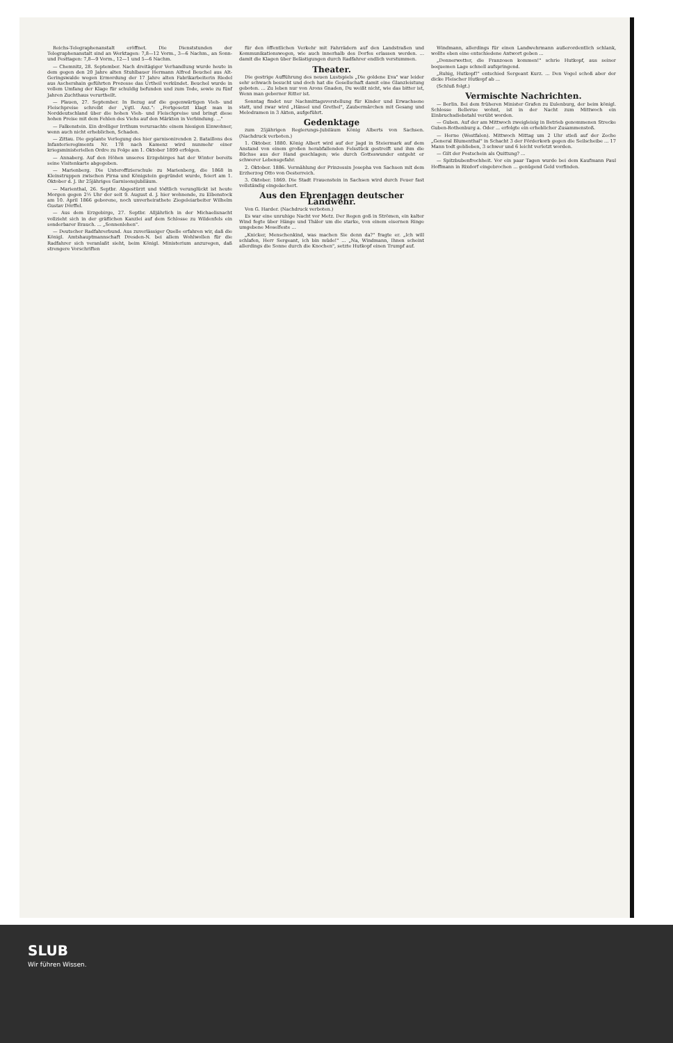Reichs-Telegraphenanstalt eröffnet. Die Dienststunden der Telegraphenanstalt sind an Werktagen: 7,8—12 Vorm., 3—6 Nachm., an Sonn- und Festtagen: 7,8—9 Vorm., 12—1 und 5—6 Nachm.
— Chemnitz, 28. September. Nach dreitägiger Verhandlung wurde heute in dem gegen den 20 Jahre alten Stuhlbauer Hermann Alfred Beuchel aus Alt-Geringswalde wegen Ermordung der 17 Jahre alten Fabrikarbeiterin Riedel aus Aschershain geführten Prozesse das Urtheil verkündet. Beuchel wurde in vollem Umfang der Klage für schuldig befunden und zum Tode, sowie zu fünf Jahren Zuchthaus verurtheilt.
— Plauen, 27. September. In Bezug auf die gegenwärtigen Vieh- und Fleischpreise schreibt der „Vgtl. Anz.": „Fortgesetzt klagt man in Norddeutschland über die hohen Vieh- und Fleischpreise und bringt diese hohen Preise mit dem Fehlen des Viehs auf den Märkten in Verbindung. ..."
— Falkenstein. Ein drolliger Irrthum verursachte einem hiesigen Einwohner, wenn auch nicht erheblichen, Schaden.
— Zittau. Die geplante Verlegung des hier garnisonirenden 2. Bataillons des Infanterieregiments Nr. 178 nach Kamenz wird nunmehr einer kriegsministeriellen Ordre zu Folge am 1. Oktober 1899 erfolgen.
— Annaberg. Auf den Höhen unseres Erzgebirges hat der Winter bereits seine Visitenkarte abgegeben.
— Marienberg. Die Unteroffizierschule zu Marienberg, die 1868 in Kleinstruppen zwischen Pirna und Königstein gegründet wurde, feiert am 1. Oktober d. J. ihr 25jähriges Garnisonsjubiläum.
— Marienthal, 26. Septbr. Abgestürzt und tödtlich verunglückt ist heute Morgen gegen 2½ Uhr der seit 9. August d. J. hier wohnende, zu Eibenstock am 10. April 1866 geborene, noch unverheirathete Ziegeleiarbeiter Wilhelm Gustav Dörffel.
— Aus dem Erzgebirge, 27. Septbr. Alljährlich in der Michaelisnacht vollzieht sich in der gräflichen Kanzlei auf dem Schlosse zu Wildenfels ein sonderbarer Brauch. ... „Sonnenlehen".
— Deutscher Radfahrerbund. Aus zuverlässiger Quelle erfahren wir, daß die Königl. Amtshauptmannschaft Dresden-N. bei allem Wohlwollen für die Radfahrer sich veranlaßt sieht, beim Königl. Ministerium anzuregen, daß strengere Vorschriften
für den öffentlichen Verkehr mit Fahrrädern auf den Landstraßen und Kommunikationswegen, wie auch innerhalb des Dorfes erlassen werden. ... damit die Klagen über Belästigungen durch Radfahrer endlich verstummen.
Theater.
Die gestrige Aufführung des neuen Lustspiels „Die goldene Eva" war leider sehr schwach besucht und doch hat die Gesellschaft damit eine Glanzleistung geboten. ... Zu leben nur von Arons Gnaden, Du weißt nicht, wie das bitter ist, Wenn man geborner Ritter ist.
Sonntag findet nur Nachmittagsvorstellung für Kinder und Erwachsene statt, und zwar wird „Hänsel und Grethel", Zaubermärchen mit Gesang und Melodramen in 3 Akten, aufgeführt.
Gedenktage
zum 25jährigen Regierungs-Jubiläum König Alberts von Sachsen. (Nachdruck verboten.)
1. Oktober. 1880. König Albert wird auf der Jagd in Steiermark auf dem Anstand von einem großen herabfallenden Felsstück gestreift und ihm die Büchse aus der Hand geschlagen; wie durch Gotteswunder entgeht er schwerer Lebensgefahr.
2. Oktober. 1886. Vermählung der Prinzessin Josepha von Sachsen mit dem Erzherzog Otto von Oesterreich.
3. Oktober. 1869. Die Stadt Frauenstein in Sachsen wird durch Feuer fast vollständig eingeäschert.
Aus den Ehrentagen deutscher Landwehr.
Von G. Harder. (Nachdruck verboten.)
Es war eine unruhige Nacht vor Metz. Der Regen goß in Strömen, ein kalter Wind fegte über Hänge und Thäler um die starke, von einem eisernen Ringe umgebene Moselfeste ...
„Knicker, Menschenkind, was machen Sie denn da?" fragte er. „Ich will schlafen, Herr Sergeant, ich bin müde!" ... „Na, Windmann, Ihnen scheint allerdings die Sonne durch die Knochen", setzte Hutkopf einen Trumpf auf.
Windmann, allerdings für einen Landwehrmann außerordentlich schlank, wollte eben eine entschiedene Antwort geben ...
„Donnerwetter, die Franzosen kommen!" schrie Hutkopf, aus seiner bequemen Lage schnell aufspringend.
„Ruhig, Hutkopf!" entschied Sergeant Kurz. ... Den Vogel schoß aber der dicke Fleischer Hutkopf ab ...
(Schluß folgt.)
Vermischte Nachrichten.
— Berlin. Bei dem früheren Minister Grafen zu Eulenburg, der beim königl. Schlosse Bellevue wohnt, ist in der Nacht zum Mittwoch ein Einbruchsdiebstahl verübt worden.
— Guben. Auf der am Mittwoch zweigleisig in Betrieb genommenen Strecke Guben-Rothenburg a. Oder ... erfolgte ein erheblicher Zusammenstoß.
— Herne (Westfalen). Mittwoch Mittag um 2 Uhr stieß auf der Zeche „General Blumenthal" in Schacht 3 der Förderkorb gegen die Seilscheibe ... 17 Mann todt geblieben, 3 schwer und 6 leicht verletzt worden.
— Gilt der Postschein als Quittung? ...
— Spitzbubenfrechheit. Vor ein paar Tagen wurde bei dem Kaufmann Paul Hoffmann in Rixdorf eingebrochen ... genügend Geld vorfinden.
SLUB
Wir führen Wissen.